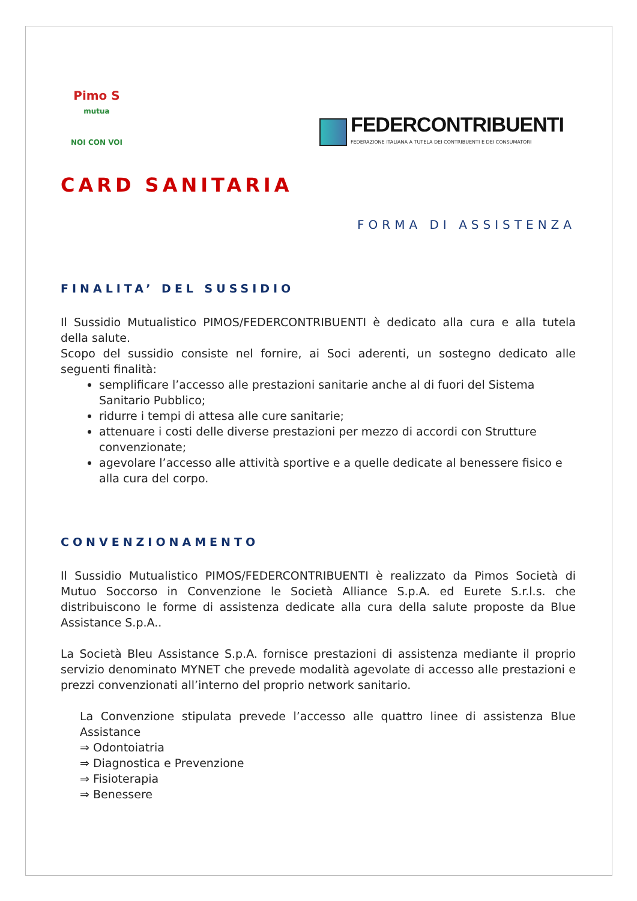Pimo S
mutua
NOI CON VOI
FEDERCONTRIBUENTI
FEDERAZIONE ITALIANA A TUTELA DEI CONTRIBUENTI E DEI CONSUMATORI
CARD SANITARIA
FORMA DI ASSISTENZA
FINALITA’ DEL SUSSIDIO
Il Sussidio Mutualistico PIMOS/FEDERCONTRIBUENTI è dedicato alla cura e alla tutela della salute.
Scopo del sussidio consiste nel fornire, ai Soci aderenti, un sostegno dedicato alle seguenti finalità:
semplificare l’accesso alle prestazioni sanitarie anche al di fuori del Sistema Sanitario Pubblico;
ridurre i tempi di attesa alle cure sanitarie;
attenuare i costi delle diverse prestazioni per mezzo di accordi con Strutture convenzionate;
agevolare l’accesso alle attività sportive e a quelle dedicate al benessere fisico e alla cura del corpo.
CONVENZIONAMENTO
Il Sussidio Mutualistico PIMOS/FEDERCONTRIBUENTI è realizzato da Pimos Società di Mutuo Soccorso in Convenzione le Società Alliance S.p.A. ed Eurete S.r.l.s. che distribuiscono le forme di assistenza dedicate alla cura della salute proposte da Blue Assistance S.p.A..
La Società Bleu Assistance S.p.A. fornisce prestazioni di assistenza mediante il proprio servizio denominato MYNET che prevede modalità agevolate di accesso alle prestazioni e prezzi convenzionati all’interno del proprio network sanitario.
La Convenzione stipulata prevede l’accesso alle quattro linee di assistenza Blue Assistance
⇒ Odontoiatria
⇒ Diagnostica e Prevenzione
⇒ Fisioterapia
⇒ Benessere